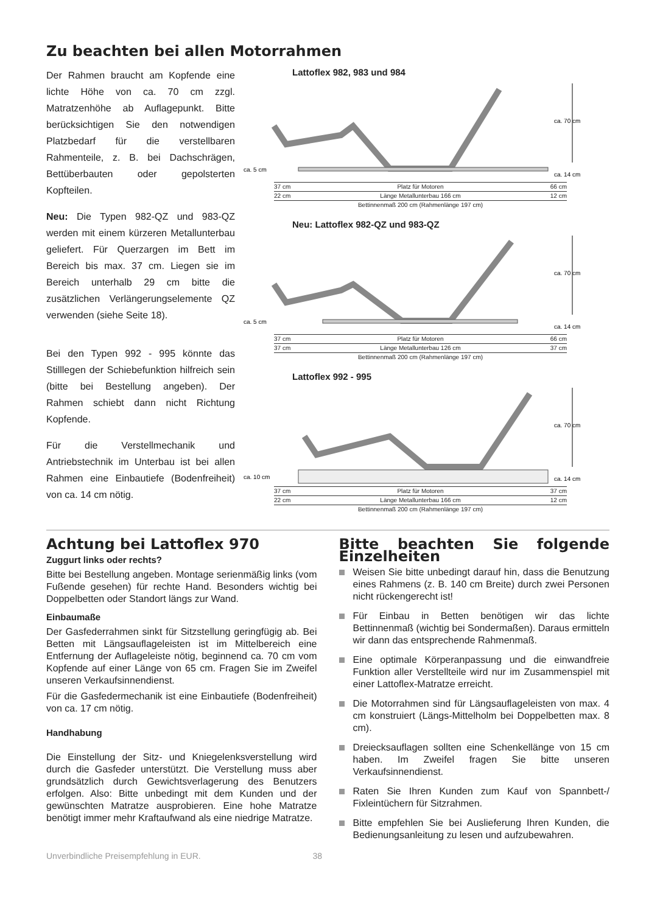Zu beachten bei allen Motorrahmen
Der Rahmen braucht am Kopfende eine lichte Höhe von ca. 70 cm zzgl. Matratzenhöhe ab Auflagepunkt. Bitte berücksichtigen Sie den notwendigen Platzbedarf für die verstellbaren Rahmenteile, z. B. bei Dachschrägen, Bettüberbauten oder gepolsterten Kopfteilen.
Neu: Die Typen 982-QZ und 983-QZ werden mit einem kürzeren Metallunterbau geliefert. Für Querzargen im Bett im Bereich bis max. 37 cm. Liegen sie im Bereich unterhalb 29 cm bitte die zusätzlichen Verlängerungselemente QZ verwenden (siehe Seite 18).
Bei den Typen 992 - 995 könnte das Stilllegen der Schiebefunktion hilfreich sein (bitte bei Bestellung angeben). Der Rahmen schiebt dann nicht Richtung Kopfende.
Für die Verstellmechanik und Antriebstechnik im Unterbau ist bei allen Rahmen eine Einbautiefe (Bodenfreiheit) von ca. 14 cm nötig.
Lattoflex 982, 983 und 984
ca. 70 cm
ca. 5 cm
ca. 14 cm
37 cm Platz für Motoren 66 cm
22 cm Länge Metallunterbau 166 cm 12 cm
Bettinnenmaß 200 cm (Rahmenlänge 197 cm)
Neu: Lattoflex 982-QZ und 983-QZ
ca. 70 cm
ca. 5 cm
ca. 14 cm
37 cm Platz für Motoren 66 cm
37 cm Länge Metallunterbau 126 cm 37 cm
Bettinnenmaß 200 cm (Rahmenlänge 197 cm)
Lattoflex 992 - 995
ca. 70 cm
ca. 10 cm
ca. 14 cm
37 cm Platz für Motoren 37 cm
22 cm Länge Metallunterbau 166 cm 12 cm
Bettinnenmaß 200 cm (Rahmenlänge 197 cm)
Achtung bei Lattoflex 970
Zuggurt links oder rechts?
Bitte bei Bestellung angeben. Montage serienmäßig links (vom Fußende gesehen) für rechte Hand. Besonders wichtig bei Doppelbetten oder Standort längs zur Wand.
Einbaumaße
Der Gasfederrahmen sinkt für Sitzstellung geringfügig ab. Bei Betten mit Längsauflageleisten ist im Mittelbereich eine Entfernung der Auflageleiste nötig, beginnend ca. 70 cm vom Kopfende auf einer Länge von 65 cm. Fragen Sie im Zweifel unseren Verkaufsinnendienst.
Für die Gasfedermechanik ist eine Einbautiefe (Bodenfreiheit) von ca. 17 cm nötig.
Handhabung
Die Einstellung der Sitz- und Kniegelenksverstellung wird durch die Gasfeder unterstützt. Die Verstellung muss aber grundsätzlich durch Gewichtsverlagerung des Benutzers erfolgen. Also: Bitte unbedingt mit dem Kunden und der gewünschten Matratze ausprobieren. Eine hohe Matratze benötigt immer mehr Kraftaufwand als eine niedrige Matratze.
Bitte beachten Sie folgende Einzelheiten
Weisen Sie bitte unbedingt darauf hin, dass die Benutzung eines Rahmens (z. B. 140 cm Breite) durch zwei Personen nicht rückengerecht ist!
Für Einbau in Betten benötigen wir das lichte Bettinnenmaß (wichtig bei Sondermaßen). Daraus ermitteln wir dann das entsprechende Rahmenmaß.
Eine optimale Körperanpassung und die einwandfreie Funktion aller Verstellteile wird nur im Zusammenspiel mit einer Lattoflex-Matratze erreicht.
Die Motorrahmen sind für Längsauflageleisten von max. 4 cm konstruiert (Längs-Mittelholm bei Doppelbetten max. 8 cm).
Dreiecksauflagen sollten eine Schenkellänge von 15 cm haben. Im Zweifel fragen Sie bitte unseren Verkaufsinnendienst.
Raten Sie Ihren Kunden zum Kauf von Spannbett-/ Fixleintüchern für Sitzrahmen.
Bitte empfehlen Sie bei Auslieferung Ihren Kunden, die Bedienungsanleitung zu lesen und aufzubewahren.
Unverbindliche Preisempfehlung in EUR. 38